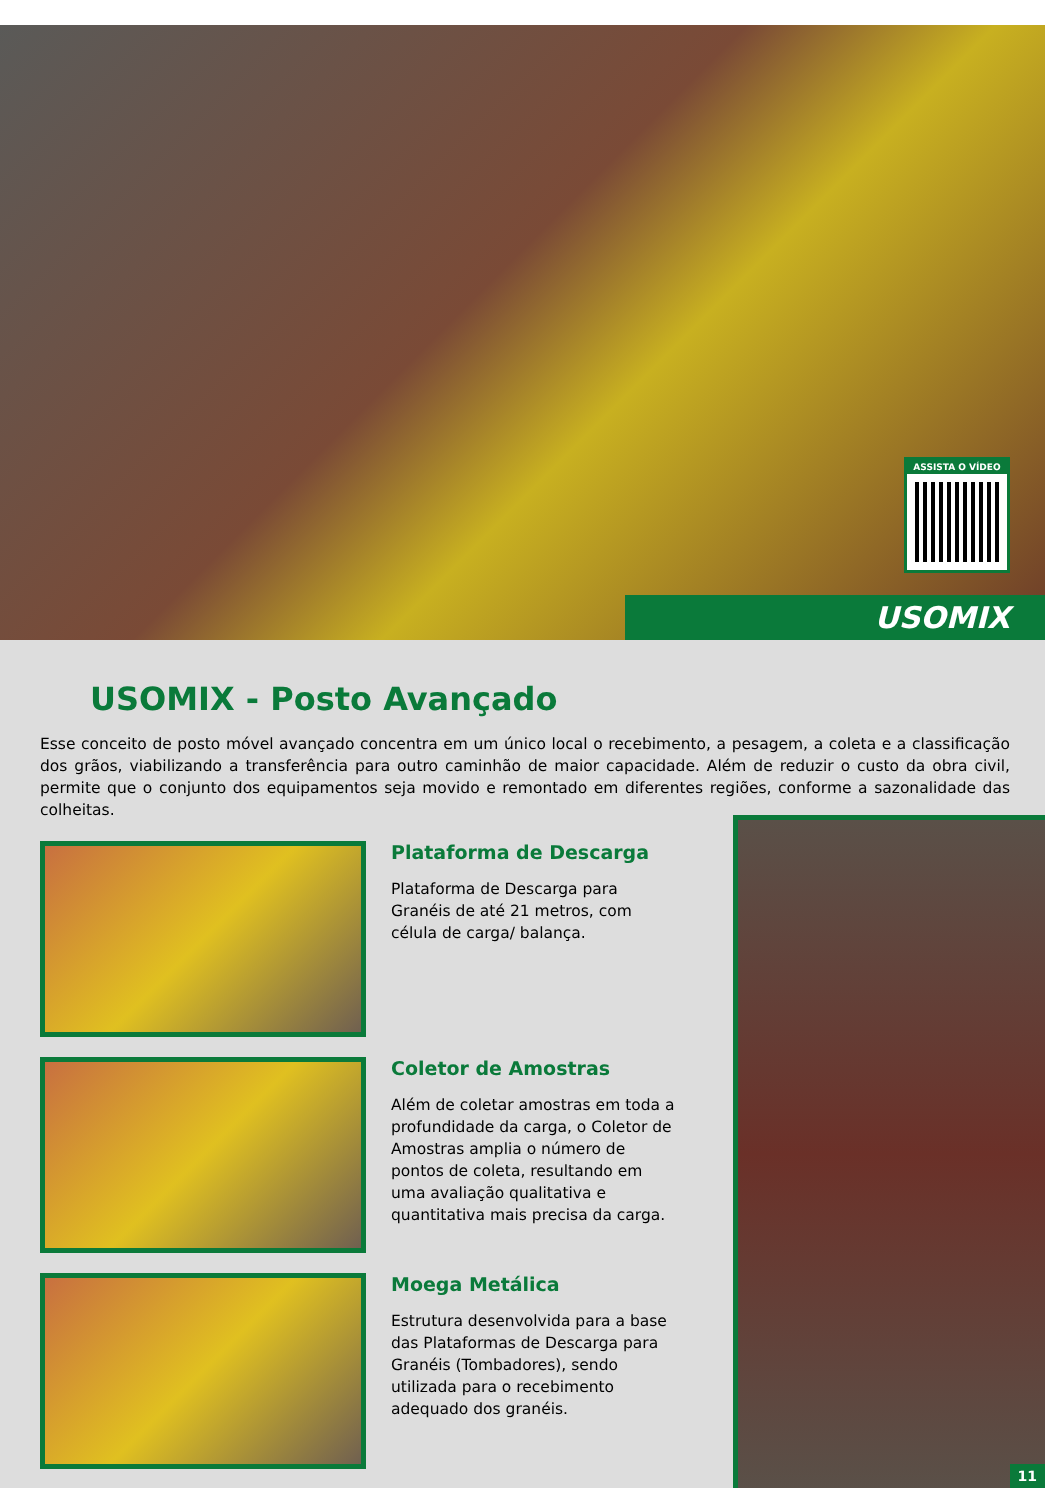ASSISTA O VÍDEO
USOMIX
USOMIX - Posto Avançado
Esse conceito de posto móvel avançado concentra em um único local o recebimento, a pesagem, a coleta e a classificação dos grãos, viabilizando a transferência para outro caminhão de maior capacidade. Além de reduzir o custo da obra civil, permite que o conjunto dos equipamentos seja movido e remontado em diferentes regiões, conforme a sazonalidade das colheitas.
Plataforma de Descarga
Plataforma de Descarga para Granéis de até 21 metros, com célula de carga/ balança.
Coletor de Amostras
Além de coletar amostras em toda a profundidade da carga, o Coletor de Amostras amplia o número de pontos de coleta, resultando em uma avaliação qualitativa e quantitativa mais precisa da carga.
Moega Metálica
Estrutura desenvolvida para a base das Plataformas de Descarga para Granéis (Tombadores), sendo utilizada para o recebimento adequado dos granéis.
11